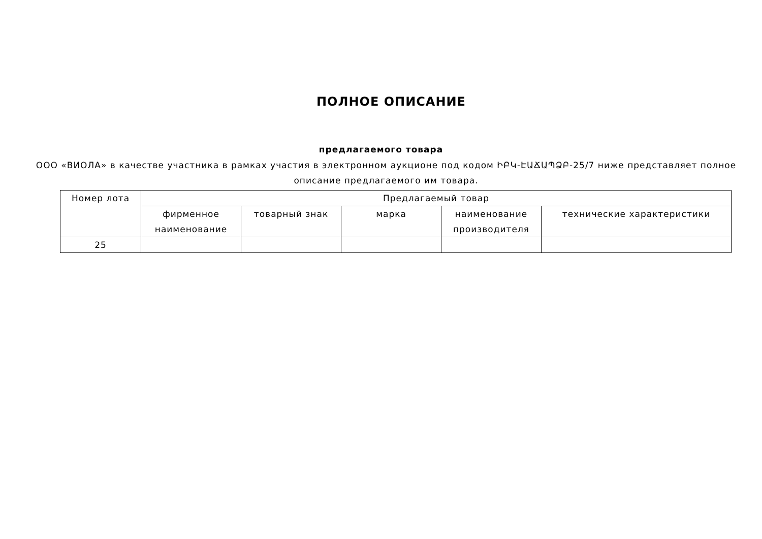ПОЛНОЕ ОПИСАНИЕ
предлагаемого товара
ООО «ВИОЛА» в качестве участника в рамках участия в электронном аукционе под кодом ԻԲԿ-ԷԱՃԱՊՁԲ-25/7 ниже представляет полное описание предлагаемого им товара.
| Номер лота | Предлагаемый товар | | | | |
| --- | --- | --- | --- | --- | --- |
| | фирменное наименование | товарный знак | марка | наименование производителя | технические характеристики |
| 25 | | | | | |